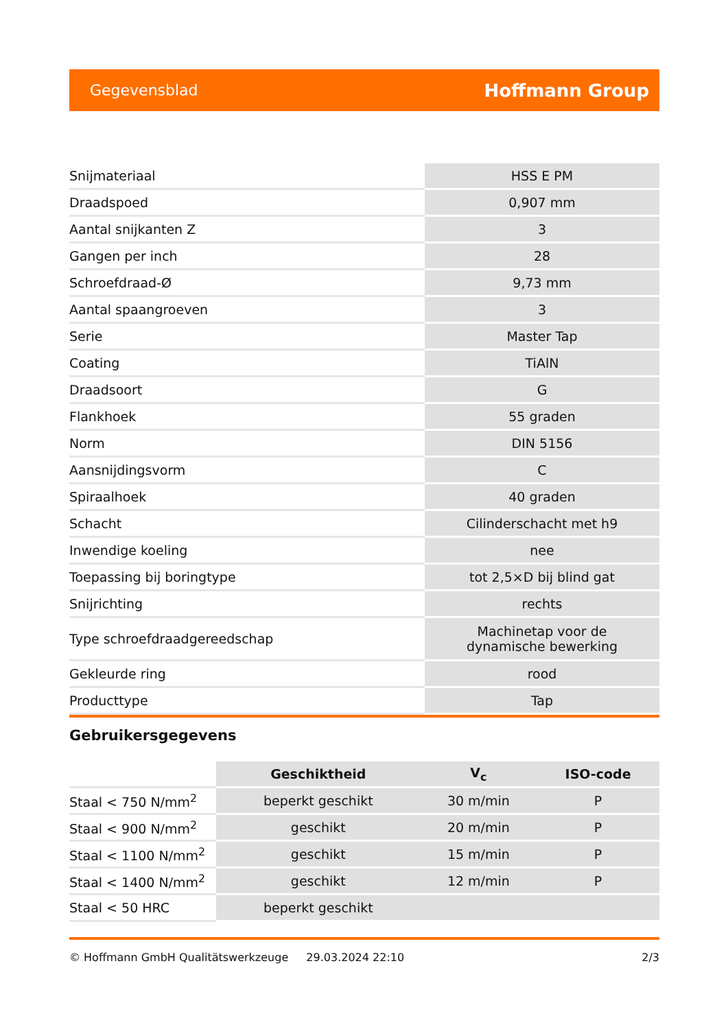Gegevensblad Hoffmann Group
| Snijmateriaal | HSS E PM |
| Draadspoed | 0,907 mm |
| Aantal snijkanten Z | 3 |
| Gangen per inch | 28 |
| Schroefdraad-Ø | 9,73 mm |
| Aantal spaangroeven | 3 |
| Serie | Master Tap |
| Coating | TiAlN |
| Draadsoort | G |
| Flankhoek | 55 graden |
| Norm | DIN 5156 |
| Aansnijdingsvorm | C |
| Spiraalhoek | 40 graden |
| Schacht | Cilinderschacht met h9 |
| Inwendige koeling | nee |
| Toepassing bij boringtype | tot 2,5×D bij blind gat |
| Snijrichting | rechts |
| Type schroefdraadgereedschap | Machinetap voor de dynamische bewerking |
| Gekleurde ring | rood |
| Producttype | Tap |
Gebruikersgegevens
| | Geschiktheid | V<sub>c</sub> | ISO-code |
| --- | --- | --- | --- |
| Staal < 750 N/mm<sup>2</sup> | beperkt geschikt | 30 m/min | P |
| Staal < 900 N/mm<sup>2</sup> | geschikt | 20 m/min | P |
| Staal < 1100 N/mm<sup>2</sup> | geschikt | 15 m/min | P |
| Staal < 1400 N/mm<sup>2</sup> | geschikt | 12 m/min | P |
| Staal < 50 HRC | beperkt geschikt | | |
© Hoffmann GmbH Qualitätswerkzeuge 29.03.2024 22:10 2/3